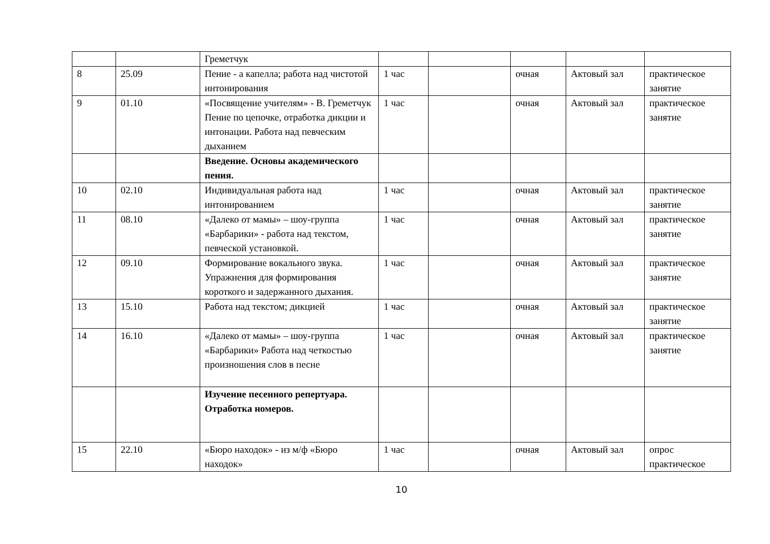| | | Греметчук | | | | | |
| 8 | 25.09 | Пение - а капелла; работа над чистотой интонирования | 1 час | | очная | Актовый зал | практическое занятие |
| 9 | 01.10 | «Посвящение учителям» - В. Греметчук Пение по цепочке, отработка дикции и интонации. Работа над певческим дыханием | 1 час | | очная | Актовый зал | практическое занятие |
| | | Введение. Основы академического пения. | | | | | |
| 10 | 02.10 | Индивидуальная работа над интонированием | 1 час | | очная | Актовый зал | практическое занятие |
| 11 | 08.10 | «Далеко от мамы» – шоу-группа «Барбарики» - работа над текстом, певческой установкой. | 1 час | | очная | Актовый зал | практическое занятие |
| 12 | 09.10 | Формирование вокального звука. Упражнения для формирования короткого и задержанного дыхания. | 1 час | | очная | Актовый зал | практическое занятие |
| 13 | 15.10 | Работа над текстом; дикцией | 1 час | | очная | Актовый зал | практическое занятие |
| 14 | 16.10 | «Далеко от мамы» – шоу-группа «Барбарики» Работа над четкостью произношения слов в песне | 1 час | | очная | Актовый зал | практическое занятие |
| | | Изучение песенного репертуара. Отработка номеров. | | | | | |
| 15 | 22.10 | «Бюро находок» - из м/ф «Бюро находок» | 1 час | | очная | Актовый зал | опрос практическое |
10